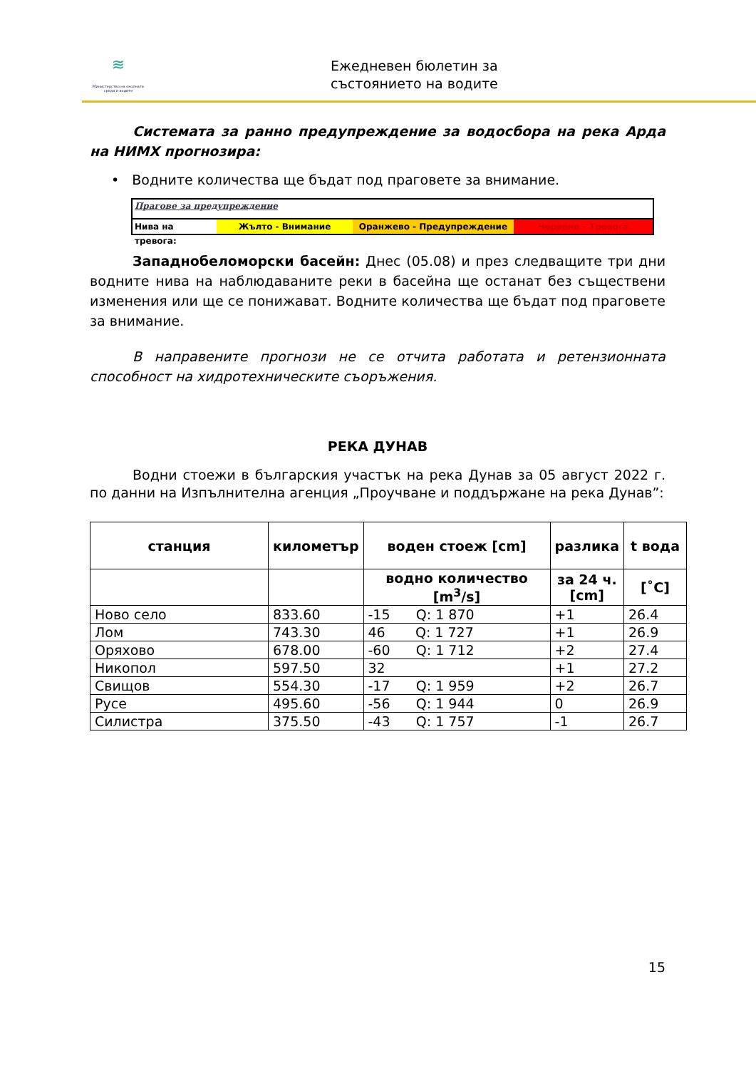≋
Министерство на околната среда и водите
Ежедневен бюлетин за
състоянието на водите
Системата за ранно предупреждение за водосбора на река Арда на НИМХ прогнозира:
• Водните количества ще бъдат под праговете за внимание.
Прагове за предупреждение
Нива на тревога:
Жълто - Внимание Оранжево - Предупреждение Червено - Тревога
Западнобеломорски басейн: Днес (05.08) и през следващите три дни водните нива на наблюдаваните реки в басейна ще останат без съществени изменения или ще се понижават. Водните количества ще бъдат под праговете за внимание.
В направените прогнози не се отчита работата и ретензионната способност на хидротехническите съоръжения.
РЕКА ДУНАВ
Водни стоежи в българския участък на река Дунав за 05 август 2022 г. по данни на Изпълнителна агенция „Проучване и поддържане на река Дунав”:
| станция | километър | воден стоеж [cm] | разлика | t вода |
| --- | --- | --- | --- | --- |
| | | водно количество [m<sup>3</sup>/s] | за 24 ч. [cm] | [˚C] |
| Ново село | 833.60 | -15 Q: 1 870 | +1 | 26.4 |
| Лом | 743.30 | 46 Q: 1 727 | +1 | 26.9 |
| Оряхово | 678.00 | -60 Q: 1 712 | +2 | 27.4 |
| Никопол | 597.50 | 32 | +1 | 27.2 |
| Свищов | 554.30 | -17 Q: 1 959 | +2 | 26.7 |
| Русе | 495.60 | -56 Q: 1 944 | 0 | 26.9 |
| Силистра | 375.50 | -43 Q: 1 757 | -1 | 26.7 |
15